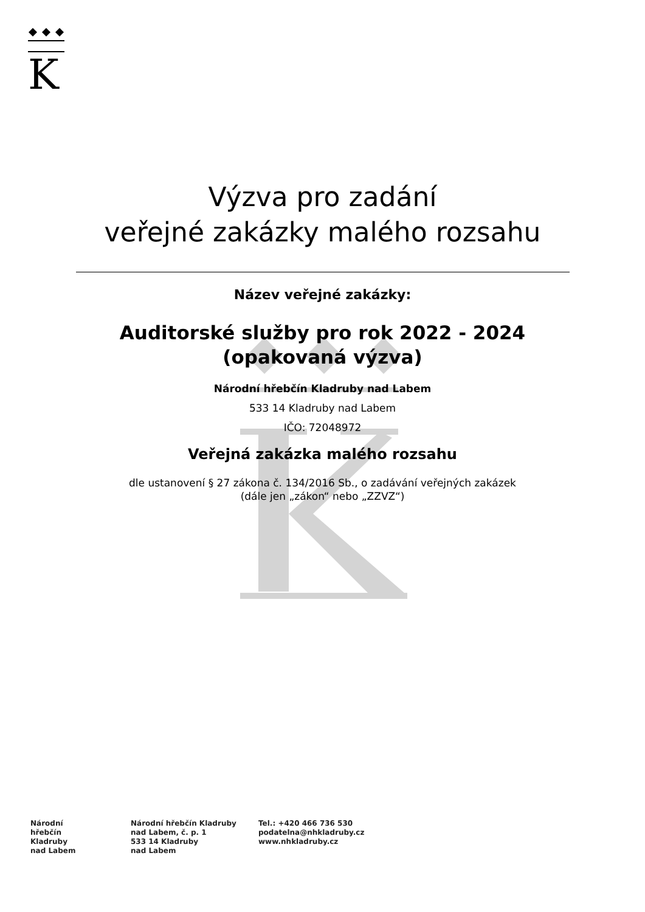K
Výzva pro zadání
veřejné zakázky malého rozsahu
Název veřejné zakázky:
Auditorské služby pro rok 2022 - 2024
(opakovaná výzva)
Národní hřebčín Kladruby nad Labem
533 14 Kladruby nad Labem
IČO: 72048972
Veřejná zakázka malého rozsahu
dle ustanovení § 27 zákona č. 134/2016 Sb., o zadávání veřejných zakázek
(dále jen „zákon“ nebo „ZZVZ“)
Národní
hřebčín
Kladruby
nad Labem
Národní hřebčín Kladruby
nad Labem, č. p. 1
533 14 Kladruby
nad Labem
Tel.: +420 466 736 530
podatelna@nhkladruby.cz
www.nhkladruby.cz